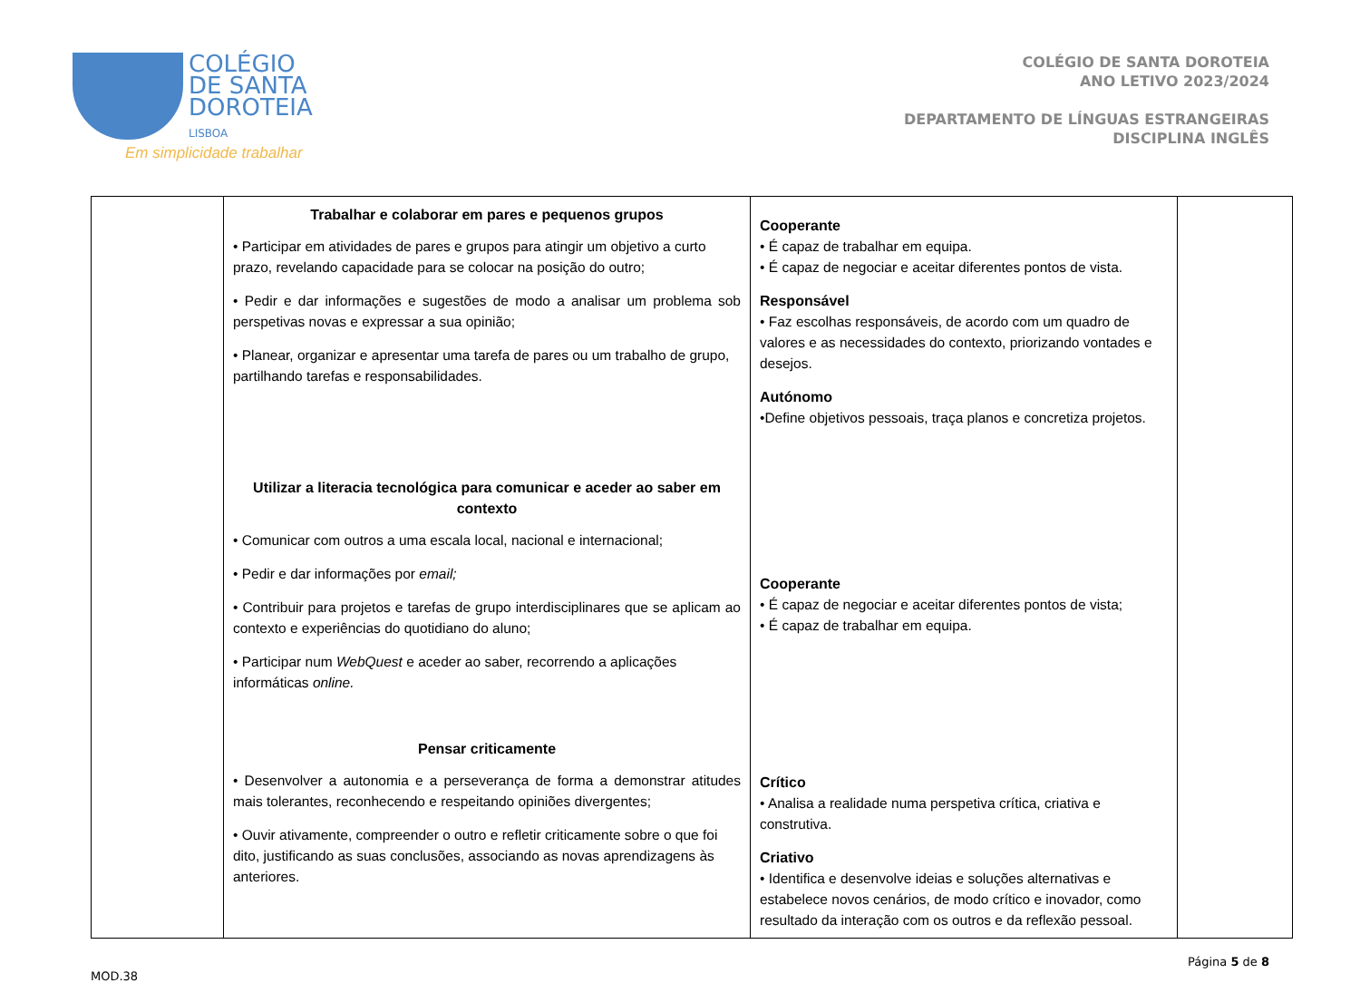COLÉGIO
DE SANTA
DOROTEIA
LISBOA
Em simplicidade trabalhar
COLÉGIO DE SANTA DOROTEIA
ANO LETIVO 2023/2024
DEPARTAMENTO DE LÍNGUAS ESTRANGEIRAS
DISCIPLINA INGLÊS
| | Trabalhar e colaborar em pares e pequenos grupos • Participar em atividades de pares e grupos para atingir um objetivo a curto prazo, revelando capacidade para se colocar na posição do outro; • Pedir e dar informações e sugestões de modo a analisar um problema sob perspetivas novas e expressar a sua opinião; • Planear, organizar e apresentar uma tarefa de pares ou um trabalho de grupo, partilhando tarefas e responsabilidades. Utilizar a literacia tecnológica para comunicar e aceder ao saber em contexto • Comunicar com outros a uma escala local, nacional e internacional; • Pedir e dar informações por email; • Contribuir para projetos e tarefas de grupo interdisciplinares que se aplicam ao contexto e experiências do quotidiano do aluno; • Participar num WebQuest e aceder ao saber, recorrendo a aplicações informáticas online. Pensar criticamente • Desenvolver a autonomia e a perseverança de forma a demonstrar atitudes mais tolerantes, reconhecendo e respeitando opiniões divergentes; • Ouvir ativamente, compreender o outro e refletir criticamente sobre o que foi dito, justificando as suas conclusões, associando as novas aprendizagens às anteriores. | Cooperante • É capaz de trabalhar em equipa. • É capaz de negociar e aceitar diferentes pontos de vista. Responsável • Faz escolhas responsáveis, de acordo com um quadro de valores e as necessidades do contexto, priorizando vontades e desejos. Autónomo •Define objetivos pessoais, traça planos e concretiza projetos. Cooperante • É capaz de negociar e aceitar diferentes pontos de vista; • É capaz de trabalhar em equipa. Crítico • Analisa a realidade numa perspetiva crítica, criativa e construtiva. Criativo • Identifica e desenvolve ideias e soluções alternativas e estabelece novos cenários, de modo crítico e inovador, como resultado da interação com os outros e da reflexão pessoal. | |
MOD.38 Página 5 de 8